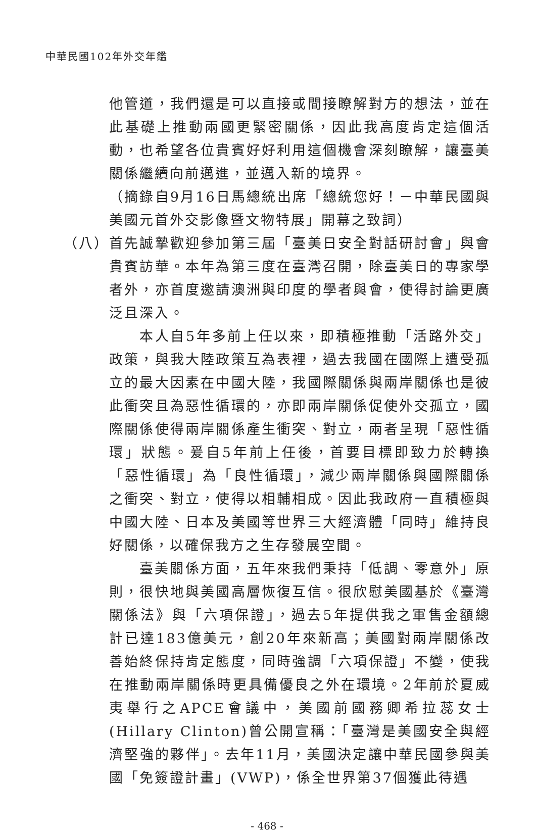中華民國102年外交年鑑
他管道，我們還是可以直接或間接瞭解對方的想法，並在此基礎上推動兩國更緊密關係，因此我高度肯定這個活動，也希望各位貴賓好好利用這個機會深刻瞭解，讓臺美關係繼續向前邁進，並邁入新的境界。
（摘錄自9月16日馬總統出席「總統您好！－中華民國與美國元首外交影像暨文物特展」開幕之致詞）
（八）
首先誠摯歡迎參加第三屆「臺美日安全對話研討會」與會貴賓訪華。本年為第三度在臺灣召開，除臺美日的專家學者外，亦首度邀請澳洲與印度的學者與會，使得討論更廣泛且深入。
本人自5年多前上任以來，即積極推動「活路外交」政策，與我大陸政策互為表裡，過去我國在國際上遭受孤立的最大因素在中國大陸，我國際關係與兩岸關係也是彼此衝突且為惡性循環的，亦即兩岸關係促使外交孤立，國際關係使得兩岸關係產生衝突、對立，兩者呈現「惡性循環」狀態。爰自5年前上任後，首要目標即致力於轉換「惡性循環」為「良性循環」，減少兩岸關係與國際關係之衝突、對立，使得以相輔相成。因此我政府一直積極與中國大陸、日本及美國等世界三大經濟體「同時」維持良好關係，以確保我方之生存發展空間。
臺美關係方面，五年來我們秉持「低調、零意外」原則，很快地與美國高層恢復互信。很欣慰美國基於《臺灣關係法》與「六項保證」，過去5年提供我之軍售金額總計已達183億美元，創20年來新高；美國對兩岸關係改善始終保持肯定態度，同時強調「六項保證」不變，使我在推動兩岸關係時更具備優良之外在環境。2年前於夏威夷舉行之APCE會議中，美國前國務卿希拉蕊女士(Hillary Clinton)曾公開宣稱：「臺灣是美國安全與經濟堅強的夥伴」。去年11月，美國決定讓中華民國參與美國「免簽證計畫」(VWP)，係全世界第37個獲此待遇
- 468 -